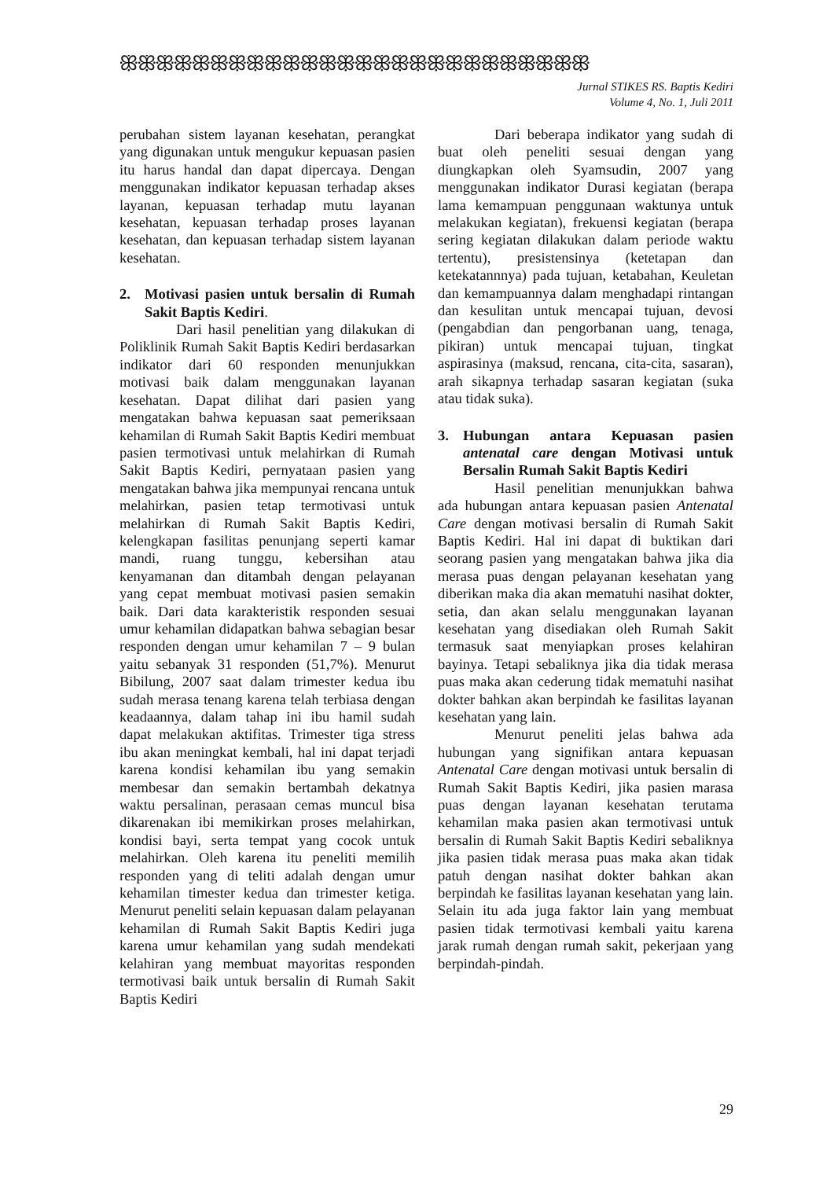ꕥꕥꕥꕥꕥꕥꕥꕥꕥꕥꕥꕥꕥꕥꕥꕥꕥꕥꕥꕥꕥꕥꕥꕥꕥꕥ
Jurnal STIKES RS. Baptis Kediri
Volume 4, No. 1, Juli 2011
perubahan sistem layanan kesehatan, perangkat yang digunakan untuk mengukur kepuasan pasien itu harus handal dan dapat dipercaya. Dengan menggunakan indikator kepuasan terhadap akses layanan, kepuasan terhadap mutu layanan kesehatan, kepuasan terhadap proses layanan kesehatan, dan kepuasan terhadap sistem layanan kesehatan.
2. Motivasi pasien untuk bersalin di Rumah Sakit Baptis Kediri.
Dari hasil penelitian yang dilakukan di Poliklinik Rumah Sakit Baptis Kediri berdasarkan indikator dari 60 responden menunjukkan motivasi baik dalam menggunakan layanan kesehatan. Dapat dilihat dari pasien yang mengatakan bahwa kepuasan saat pemeriksaan kehamilan di Rumah Sakit Baptis Kediri membuat pasien termotivasi untuk melahirkan di Rumah Sakit Baptis Kediri, pernyataan pasien yang mengatakan bahwa jika mempunyai rencana untuk melahirkan, pasien tetap termotivasi untuk melahirkan di Rumah Sakit Baptis Kediri, kelengkapan fasilitas penunjang seperti kamar mandi, ruang tunggu, kebersihan atau kenyamanan dan ditambah dengan pelayanan yang cepat membuat motivasi pasien semakin baik. Dari data karakteristik responden sesuai umur kehamilan didapatkan bahwa sebagian besar responden dengan umur kehamilan 7 – 9 bulan yaitu sebanyak 31 responden (51,7%). Menurut Bibilung, 2007 saat dalam trimester kedua ibu sudah merasa tenang karena telah terbiasa dengan keadaannya, dalam tahap ini ibu hamil sudah dapat melakukan aktifitas. Trimester tiga stress ibu akan meningkat kembali, hal ini dapat terjadi karena kondisi kehamilan ibu yang semakin membesar dan semakin bertambah dekatnya waktu persalinan, perasaan cemas muncul bisa dikarenakan ibi memikirkan proses melahirkan, kondisi bayi, serta tempat yang cocok untuk melahirkan. Oleh karena itu peneliti memilih responden yang di teliti adalah dengan umur kehamilan timester kedua dan trimester ketiga. Menurut peneliti selain kepuasan dalam pelayanan kehamilan di Rumah Sakit Baptis Kediri juga karena umur kehamilan yang sudah mendekati kelahiran yang membuat mayoritas responden termotivasi baik untuk bersalin di Rumah Sakit Baptis Kediri
Dari beberapa indikator yang sudah di buat oleh peneliti sesuai dengan yang diungkapkan oleh Syamsudin, 2007 yang menggunakan indikator Durasi kegiatan (berapa lama kemampuan penggunaan waktunya untuk melakukan kegiatan), frekuensi kegiatan (berapa sering kegiatan dilakukan dalam periode waktu tertentu), presistensinya (ketetapan dan ketekatannnya) pada tujuan, ketabahan, Keuletan dan kemampuannya dalam menghadapi rintangan dan kesulitan untuk mencapai tujuan, devosi (pengabdian dan pengorbanan uang, tenaga, pikiran) untuk mencapai tujuan, tingkat aspirasinya (maksud, rencana, cita-cita, sasaran), arah sikapnya terhadap sasaran kegiatan (suka atau tidak suka).
3. Hubungan antara Kepuasan pasien antenatal care dengan Motivasi untuk Bersalin Rumah Sakit Baptis Kediri
Hasil penelitian menunjukkan bahwa ada hubungan antara kepuasan pasien Antenatal Care dengan motivasi bersalin di Rumah Sakit Baptis Kediri. Hal ini dapat di buktikan dari seorang pasien yang mengatakan bahwa jika dia merasa puas dengan pelayanan kesehatan yang diberikan maka dia akan mematuhi nasihat dokter, setia, dan akan selalu menggunakan layanan kesehatan yang disediakan oleh Rumah Sakit termasuk saat menyiapkan proses kelahiran bayinya. Tetapi sebaliknya jika dia tidak merasa puas maka akan cederung tidak mematuhi nasihat dokter bahkan akan berpindah ke fasilitas layanan kesehatan yang lain.
Menurut peneliti jelas bahwa ada hubungan yang signifikan antara kepuasan Antenatal Care dengan motivasi untuk bersalin di Rumah Sakit Baptis Kediri, jika pasien marasa puas dengan layanan kesehatan terutama kehamilan maka pasien akan termotivasi untuk bersalin di Rumah Sakit Baptis Kediri sebaliknya jika pasien tidak merasa puas maka akan tidak patuh dengan nasihat dokter bahkan akan berpindah ke fasilitas layanan kesehatan yang lain. Selain itu ada juga faktor lain yang membuat pasien tidak termotivasi kembali yaitu karena jarak rumah dengan rumah sakit, pekerjaan yang berpindah-pindah.
29